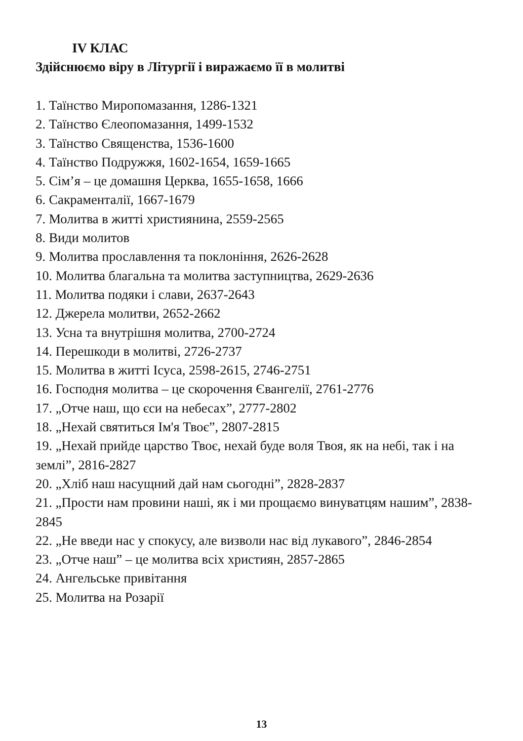IV КЛАС
Здійснюємо віру в Літургії і виражаємо її в молитві
1. Таїнство Миропомазання, 1286-1321
2. Таїнство Єлеопомазання, 1499-1532
3. Таїнство Священства, 1536-1600
4. Таїнство Подружжя, 1602-1654, 1659-1665
5. Сім’я – це домашня Церква, 1655-1658, 1666
6. Сакраменталії, 1667-1679
7. Молитва в житті християнина, 2559-2565
8. Види молитов
9. Молитва прославлення та поклоніння, 2626-2628
10. Молитва благальна та молитва заступництва, 2629-2636
11. Молитва подяки і слави, 2637-2643
12. Джерела молитви, 2652-2662
13. Усна та внутрішня молитва, 2700-2724
14. Перешкоди в молитві, 2726-2737
15. Молитва в житті Ісуса, 2598-2615, 2746-2751
16. Господня молитва – це скорочення Євангелії, 2761-2776
17. „Отче наш, що єси на небесах”, 2777-2802
18. „Нехай святиться Ім'я Твоє”, 2807-2815
19. „Нехай прийде царство Твоє, нехай буде воля Твоя, як на небі, так і на землі”, 2816-2827
20. „Хліб наш насущний дай нам сьогодні”, 2828-2837
21. „Прости нам провини наші, як і ми прощаємо винуватцям нашим”, 2838-2845
22. „Не введи нас у спокусу, але визволи нас від лукавого”, 2846-2854
23. „Отче наш” – це молитва всіх християн, 2857-2865
24. Ангельське привітання
25. Молитва на Розарії
13